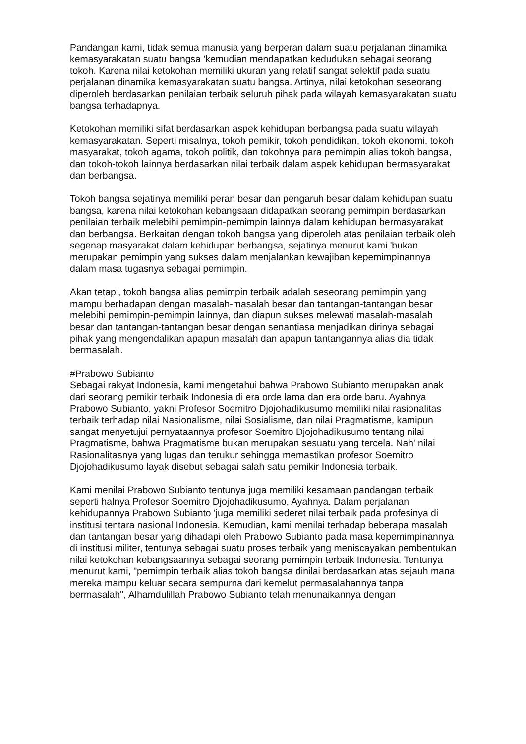Pandangan kami, tidak semua manusia yang berperan dalam suatu perjalanan dinamika kemasyarakatan suatu bangsa 'kemudian mendapatkan kedudukan sebagai seorang tokoh. Karena nilai ketokohan memiliki ukuran yang relatif sangat selektif pada suatu perjalanan dinamika kemasyarakatan suatu bangsa. Artinya, nilai ketokohan seseorang diperoleh berdasarkan penilaian terbaik seluruh pihak pada wilayah kemasyarakatan suatu bangsa terhadapnya.
Ketokohan memiliki sifat berdasarkan aspek kehidupan berbangsa pada suatu wilayah kemasyarakatan. Seperti misalnya, tokoh pemikir, tokoh pendidikan, tokoh ekonomi, tokoh masyarakat, tokoh agama, tokoh politik, dan tokohnya para pemimpin alias tokoh bangsa, dan tokoh-tokoh lainnya berdasarkan nilai terbaik dalam aspek kehidupan bermasyarakat dan berbangsa.
Tokoh bangsa sejatinya memiliki peran besar dan pengaruh besar dalam kehidupan suatu bangsa, karena nilai ketokohan kebangsaan didapatkan seorang pemimpin berdasarkan penilaian terbaik melebihi pemimpin-pemimpin lainnya dalam kehidupan bermasyarakat dan berbangsa. Berkaitan dengan tokoh bangsa yang diperoleh atas penilaian terbaik oleh segenap masyarakat dalam kehidupan berbangsa, sejatinya menurut kami 'bukan merupakan pemimpin yang sukses dalam menjalankan kewajiban kepemimpinannya dalam masa tugasnya sebagai pemimpin.
Akan tetapi, tokoh bangsa alias pemimpin terbaik adalah seseorang pemimpin yang mampu berhadapan dengan masalah-masalah besar dan tantangan-tantangan besar melebihi pemimpin-pemimpin lainnya, dan diapun sukses melewati masalah-masalah besar dan tantangan-tantangan besar dengan senantiasa menjadikan dirinya sebagai pihak yang mengendalikan apapun masalah dan apapun tantangannya alias dia tidak bermasalah.
#Prabowo Subianto
Sebagai rakyat Indonesia, kami mengetahui bahwa Prabowo Subianto merupakan anak dari seorang pemikir terbaik Indonesia di era orde lama dan era orde baru. Ayahnya Prabowo Subianto, yakni Profesor Soemitro Djojohadikusumo memiliki nilai rasionalitas terbaik terhadap nilai Nasionalisme, nilai Sosialisme, dan nilai Pragmatisme, kamipun sangat menyetujui pernyataannya profesor Soemitro Djojohadikusumo tentang nilai Pragmatisme, bahwa Pragmatisme bukan merupakan sesuatu yang tercela. Nah' nilai Rasionalitasnya yang lugas dan terukur sehingga memastikan profesor Soemitro Djojohadikusumo layak disebut sebagai salah satu pemikir Indonesia terbaik.
Kami menilai Prabowo Subianto tentunya juga memiliki kesamaan pandangan terbaik seperti halnya Profesor Soemitro Djojohadikusumo, Ayahnya. Dalam perjalanan kehidupannya Prabowo Subianto 'juga memiliki sederet nilai terbaik pada profesinya di institusi tentara nasional Indonesia. Kemudian, kami menilai terhadap beberapa masalah dan tantangan besar yang dihadapi oleh Prabowo Subianto pada masa kepemimpinannya di institusi militer, tentunya sebagai suatu proses terbaik yang meniscayakan pembentukan nilai ketokohan kebangsaannya sebagai seorang pemimpin terbaik Indonesia. Tentunya menurut kami, "pemimpin terbaik alias tokoh bangsa dinilai berdasarkan atas sejauh mana mereka mampu keluar secara sempurna dari kemelut permasalahannya tanpa bermasalah", Alhamdulillah Prabowo Subianto telah menunaikannya dengan